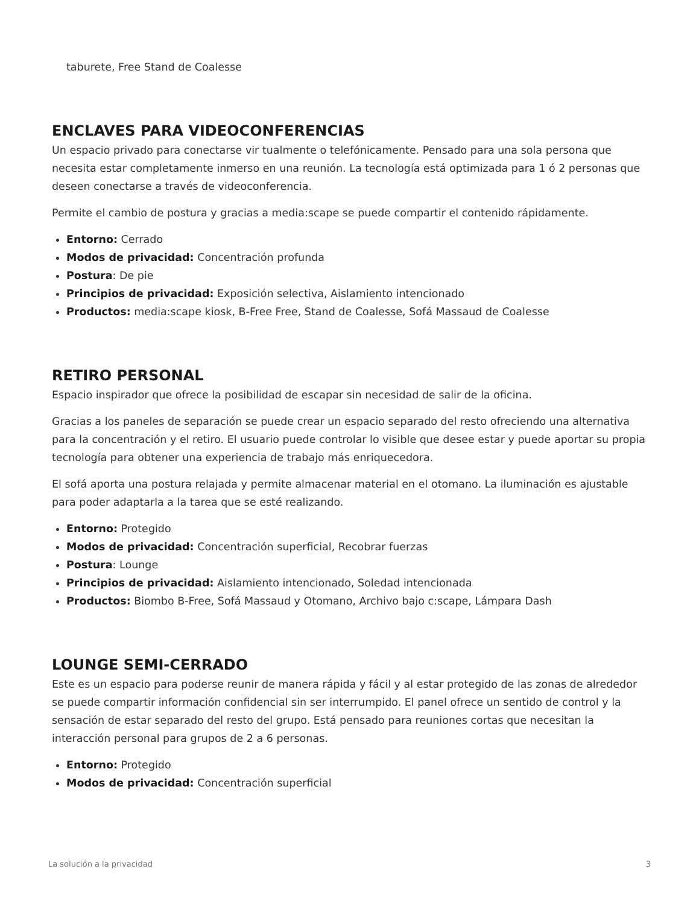taburete, Free Stand de Coalesse
ENCLAVES PARA VIDEOCONFERENCIAS
Un espacio privado para conectarse vir tualmente o telefónicamente. Pensado para una sola persona que necesita estar completamente inmerso en una reunión. La tecnología está optimizada para 1 ó 2 personas que deseen conectarse a través de videoconferencia.
Permite el cambio de postura y gracias a media:scape se puede compartir el contenido rápidamente.
Entorno: Cerrado
Modos de privacidad: Concentración profunda
Postura: De pie
Principios de privacidad: Exposición selectiva, Aislamiento intencionado
Productos: media:scape kiosk, B-Free Free, Stand de Coalesse, Sofá Massaud de Coalesse
RETIRO PERSONAL
Espacio inspirador que ofrece la posibilidad de escapar sin necesidad de salir de la oficina.
Gracias a los paneles de separación se puede crear un espacio separado del resto ofreciendo una alternativa para la concentración y el retiro. El usuario puede controlar lo visible que desee estar y puede aportar su propia tecnología para obtener una experiencia de trabajo más enriquecedora.
El sofá aporta una postura relajada y permite almacenar material en el otomano. La iluminación es ajustable para poder adaptarla a la tarea que se esté realizando.
Entorno: Protegido
Modos de privacidad: Concentración superficial, Recobrar fuerzas
Postura: Lounge
Principios de privacidad: Aislamiento intencionado, Soledad intencionada
Productos: Biombo B-Free, Sofá Massaud y Otomano, Archivo bajo c:scape, Lámpara Dash
LOUNGE SEMI-CERRADO
Este es un espacio para poderse reunir de manera rápida y fácil y al estar protegido de las zonas de alrededor se puede compartir información confidencial sin ser interrumpido. El panel ofrece un sentido de control y la sensación de estar separado del resto del grupo. Está pensado para reuniones cortas que necesitan la interacción personal para grupos de 2 a 6 personas.
Entorno: Protegido
Modos de privacidad: Concentración superficial
La solución a la privacidad 3